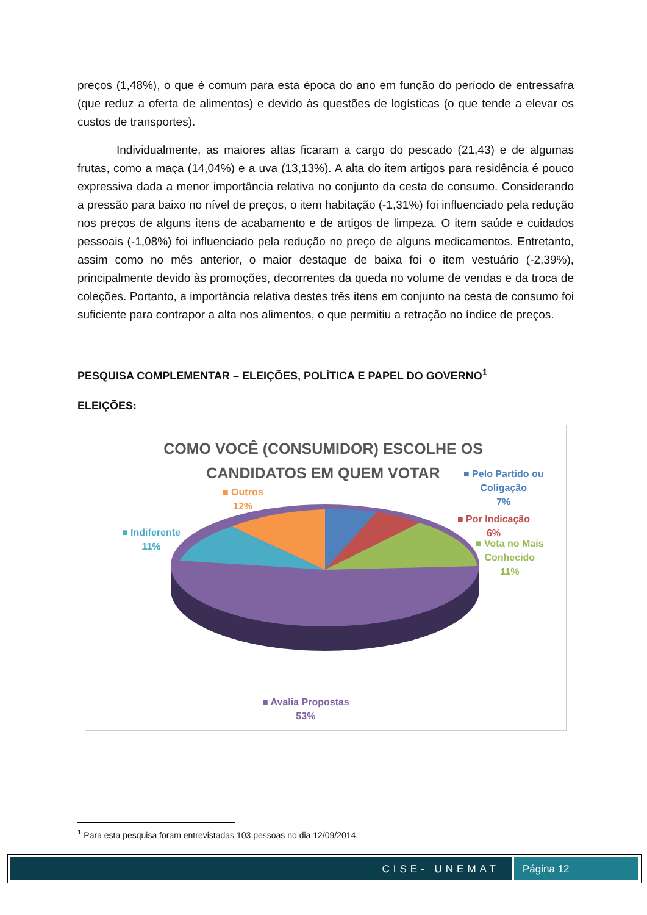preços (1,48%), o que é comum para esta época do ano em função do período de entressafra (que reduz a oferta de alimentos) e devido às questões de logísticas (o que tende a elevar os custos de transportes).
Individualmente, as maiores altas ficaram a cargo do pescado (21,43) e de algumas frutas, como a maça (14,04%) e a uva (13,13%). A alta do item artigos para residência é pouco expressiva dada a menor importância relativa no conjunto da cesta de consumo. Considerando a pressão para baixo no nível de preços, o item habitação (-1,31%) foi influenciado pela redução nos preços de alguns itens de acabamento e de artigos de limpeza. O item saúde e cuidados pessoais (-1,08%) foi influenciado pela redução no preço de alguns medicamentos. Entretanto, assim como no mês anterior, o maior destaque de baixa foi o item vestuário (-2,39%), principalmente devido às promoções, decorrentes da queda no volume de vendas e da troca de coleções. Portanto, a importância relativa destes três itens em conjunto na cesta de consumo foi suficiente para contrapor a alta nos alimentos, o que permitiu a retração no índice de preços.
PESQUISA COMPLEMENTAR – ELEIÇÕES, POLÍTICA E PAPEL DO GOVERNO<sup>1</sup>
ELEIÇÕES:
COMO VOCÊ (CONSUMIDOR) ESCOLHE OS CANDIDATOS EM QUEM VOTAR
■ Pelo Partido ou
Coligação
7%
■ Por Indicação
6%
■ Vota no Mais
Conhecido
11%
■ Outros
12%
■ Indiferente
11%
■ Avalia Propostas
53%
<sup>1</sup> Para esta pesquisa foram entrevistadas 103 pessoas no dia 12/09/2014.
CISE- UNEMAT Página 12